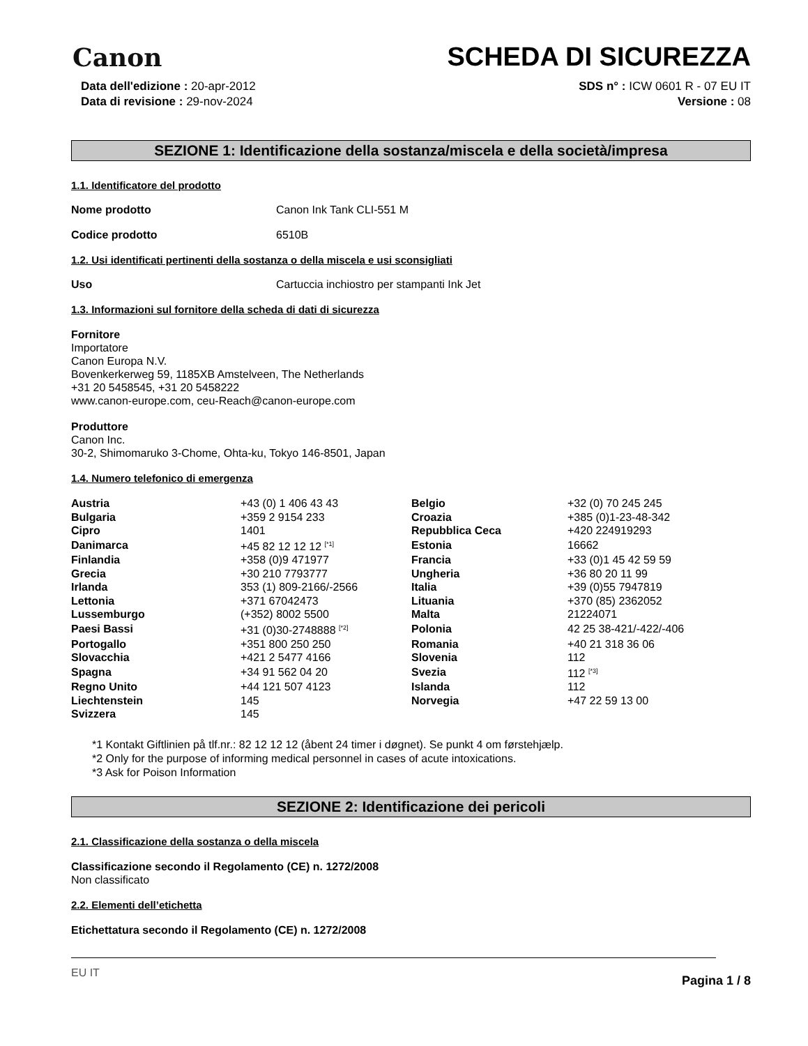Canon
SCHEDA DI SICUREZZA
Data dell'edizione : 20-apr-2012
Data di revisione : 29-nov-2024
SDS n° : ICW 0601 R - 07 EU IT
Versione : 08
SEZIONE 1: Identificazione della sostanza/miscela e della società/impresa
1.1. Identificatore del prodotto
Nome prodotto Canon Ink Tank CLI-551 M
Codice prodotto 6510B
1.2. Usi identificati pertinenti della sostanza o della miscela e usi sconsigliati
Uso Cartuccia inchiostro per stampanti Ink Jet
1.3. Informazioni sul fornitore della scheda di dati di sicurezza
Fornitore
Importatore
Canon Europa N.V.
Bovenkerkerweg 59, 1185XB Amstelveen, The Netherlands
+31 20 5458545, +31 20 5458222
www.canon-europe.com, ceu-Reach@canon-europe.com
Produttore
Canon Inc.
30-2, Shimomaruko 3-Chome, Ohta-ku, Tokyo 146-8501, Japan
1.4. Numero telefonico di emergenza
| Austria | +43 (0) 1 406 43 43 | Belgio | +32 (0) 70 245 245 |
| Bulgaria | +359 2 9154 233 | Croazia | +385 (0)1-23-48-342 |
| Cipro | 1401 | Repubblica Ceca | +420 224919293 |
| Danimarca | +45 82 12 12 12 <sup>[*1]</sup> | Estonia | 16662 |
| Finlandia | +358 (0)9 471977 | Francia | +33 (0)1 45 42 59 59 |
| Grecia | +30 210 7793777 | Ungheria | +36 80 20 11 99 |
| Irlanda | 353 (1) 809-2166/-2566 | Italia | +39 (0)55 7947819 |
| Lettonia | +371 67042473 | Lituania | +370 (85) 2362052 |
| Lussemburgo | (+352) 8002 5500 | Malta | 21224071 |
| Paesi Bassi | +31 (0)30-2748888 <sup>[*2]</sup> | Polonia | 42 25 38-421/-422/-406 |
| Portogallo | +351 800 250 250 | Romania | +40 21 318 36 06 |
| Slovacchia | +421 2 5477 4166 | Slovenia | 112 |
| Spagna | +34 91 562 04 20 | Svezia | 112 <sup>[*3]</sup> |
| Regno Unito | +44 121 507 4123 | Islanda | 112 |
| Liechtenstein | 145 | Norvegia | +47 22 59 13 00 |
| Svizzera | 145 | | |
*1 Kontakt Giftlinien på tlf.nr.: 82 12 12 12 (åbent 24 timer i døgnet). Se punkt 4 om førstehjælp.
*2 Only for the purpose of informing medical personnel in cases of acute intoxications.
*3 Ask for Poison Information
SEZIONE 2: Identificazione dei pericoli
2.1. Classificazione della sostanza o della miscela
Classificazione secondo il Regolamento (CE) n. 1272/2008
Non classificato
2.2. Elementi dell’etichetta
Etichettatura secondo il Regolamento (CE) n. 1272/2008
EU IT Pagina 1 / 8